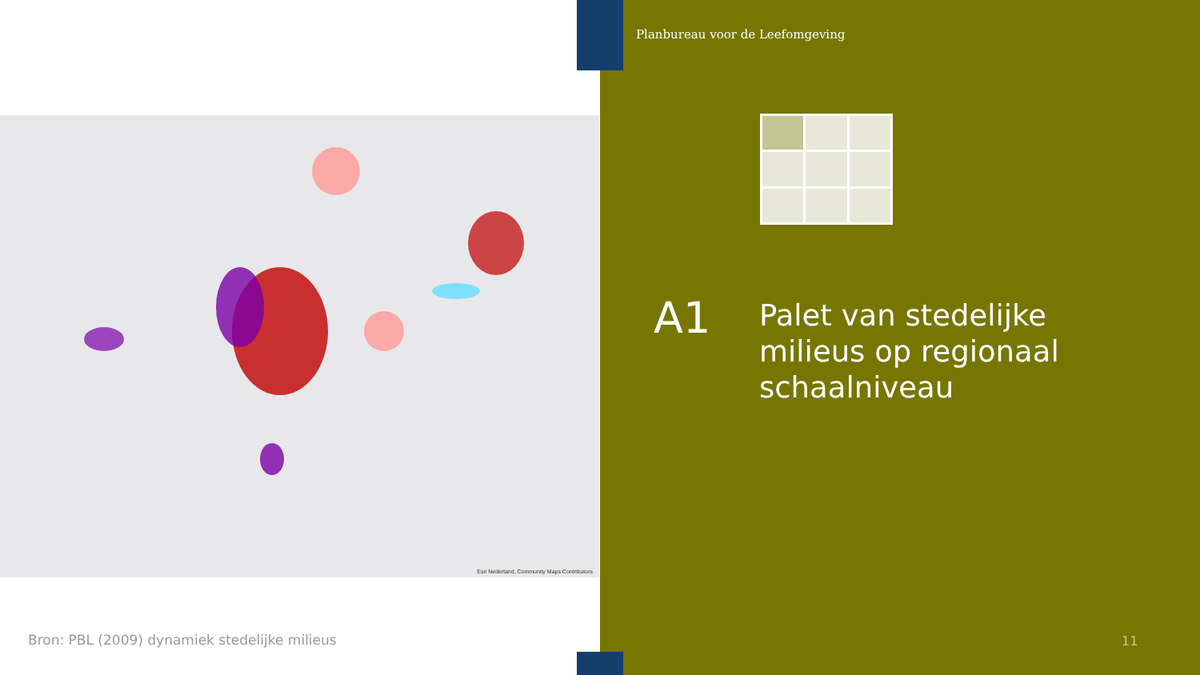Planbureau voor de Leefomgeving
Esri Nederland, Community Maps Contributors
A1
Palet van stedelijke milieus op regionaal schaalniveau
Bron: PBL (2009) dynamiek stedelijke milieus
11